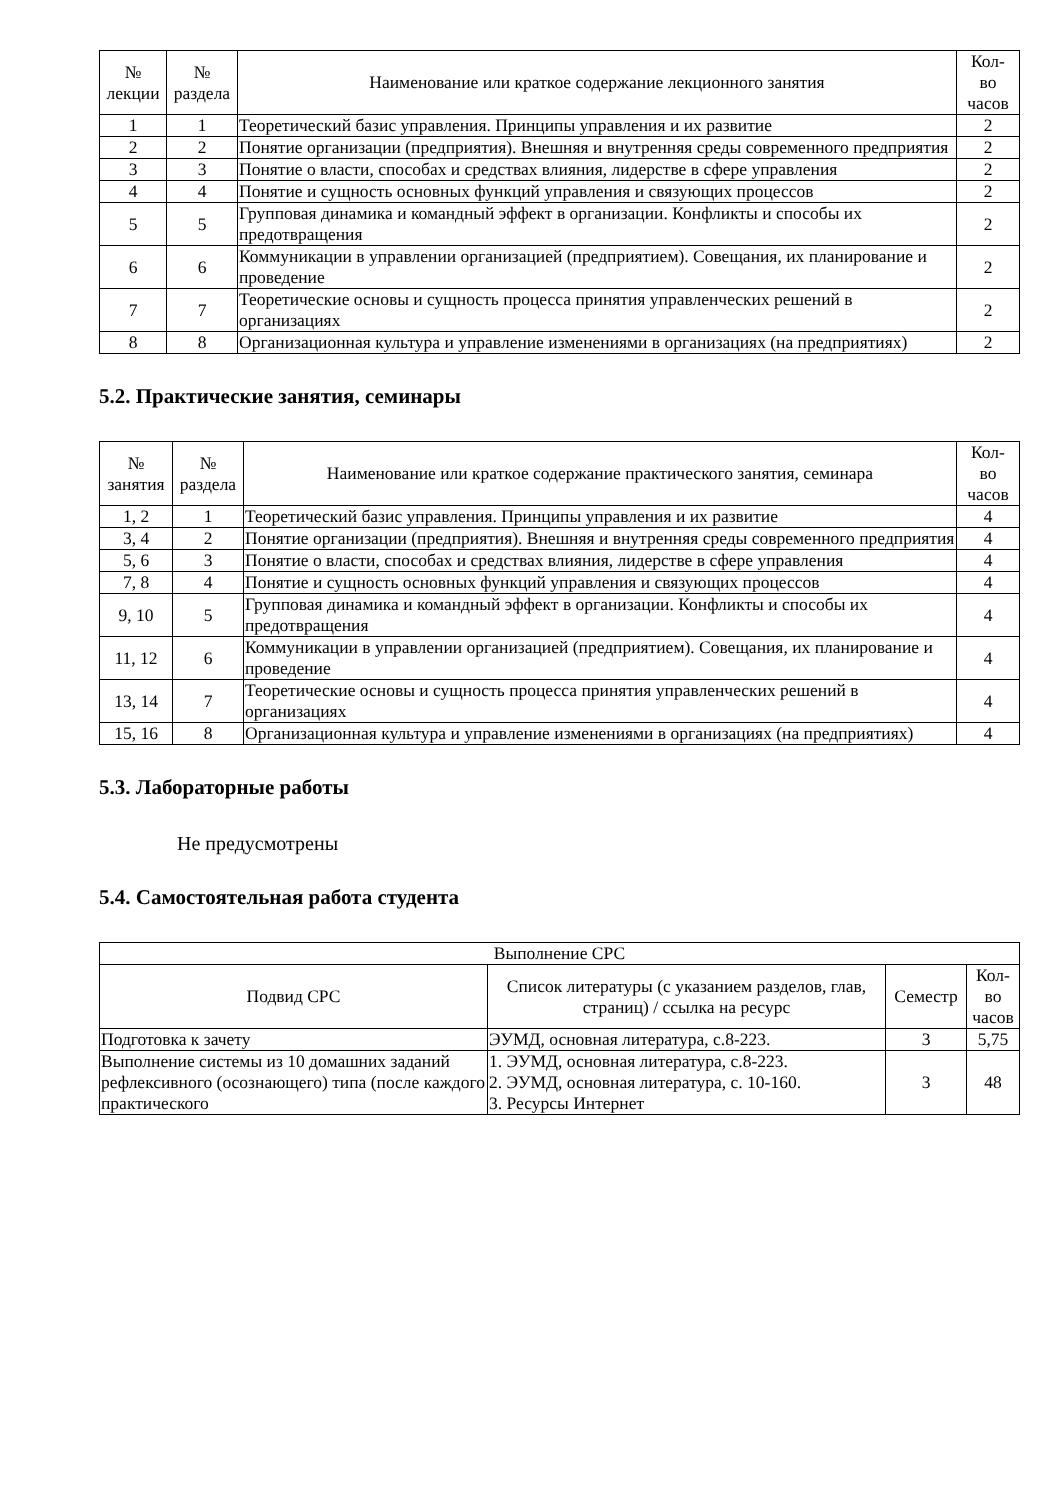| № лекции | № раздела | Наименование или краткое содержание лекционного занятия | Кол- во часов |
| --- | --- | --- | --- |
| 1 | 1 | Теоретический базис управления. Принципы управления и их развитие | 2 |
| 2 | 2 | Понятие организации (предприятия). Внешняя и внутренняя среды современного предприятия | 2 |
| 3 | 3 | Понятие о власти, способах и средствах влияния, лидерстве в сфере управления | 2 |
| 4 | 4 | Понятие и сущность основных функций управления и связующих процессов | 2 |
| 5 | 5 | Групповая динамика и командный эффект в организации. Конфликты и способы их предотвращения | 2 |
| 6 | 6 | Коммуникации в управлении организацией (предприятием). Совещания, их планирование и проведение | 2 |
| 7 | 7 | Теоретические основы и сущность процесса принятия управленческих решений в организациях | 2 |
| 8 | 8 | Организационная культура и управление изменениями в организациях (на предприятиях) | 2 |
5.2. Практические занятия, семинары
| № занятия | № раздела | Наименование или краткое содержание практического занятия, семинара | Кол- во часов |
| --- | --- | --- | --- |
| 1, 2 | 1 | Теоретический базис управления. Принципы управления и их развитие | 4 |
| 3, 4 | 2 | Понятие организации (предприятия). Внешняя и внутренняя среды современного предприятия | 4 |
| 5, 6 | 3 | Понятие о власти, способах и средствах влияния, лидерстве в сфере управления | 4 |
| 7, 8 | 4 | Понятие и сущность основных функций управления и связующих процессов | 4 |
| 9, 10 | 5 | Групповая динамика и командный эффект в организации. Конфликты и способы их предотвращения | 4 |
| 11, 12 | 6 | Коммуникации в управлении организацией (предприятием). Совещания, их планирование и проведение | 4 |
| 13, 14 | 7 | Теоретические основы и сущность процесса принятия управленческих решений в организациях | 4 |
| 15, 16 | 8 | Организационная культура и управление изменениями в организациях (на предприятиях) | 4 |
5.3. Лабораторные работы
Не предусмотрены
5.4. Самостоятельная работа студента
| Выполнение СРС | | | |
| --- | --- | --- | --- |
| Подвид СРС | Список литературы (с указанием разделов, глав, страниц) / ссылка на ресурс | Семестр | Кол- во часов |
| Подготовка к зачету | ЭУМД, основная литература, с.8-223. | 3 | 5,75 |
| Выполнение системы из 10 домашних заданий рефлексивного (осознающего) типа (после каждого практического | 1. ЭУМД, основная литература, с.8-223. 2. ЭУМД, основная литература, с. 10-160. 3. Ресурсы Интернет | 3 | 48 |